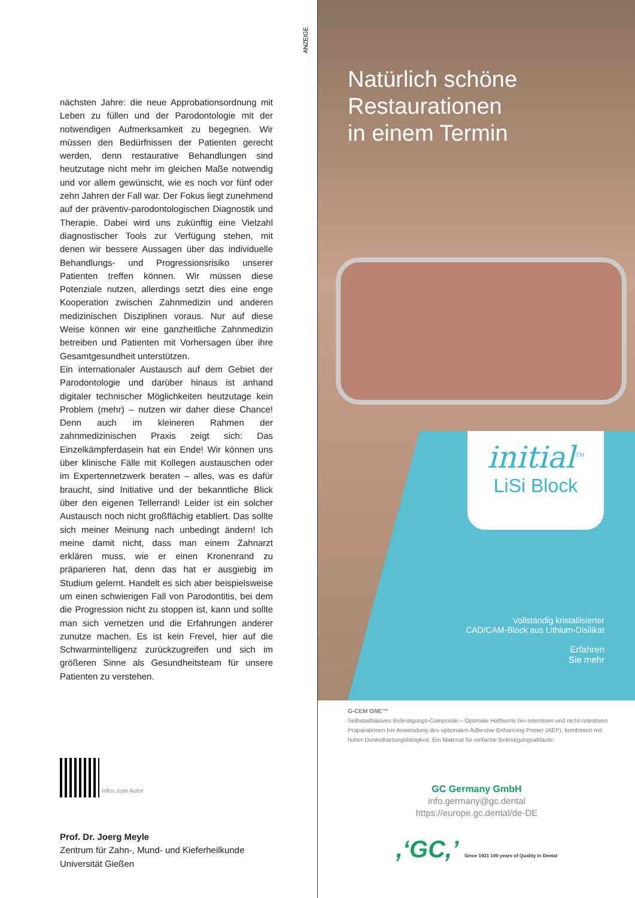nächsten Jahre: die neue Approbationsordnung mit Leben zu füllen und der Parodontologie mit der notwendigen Aufmerksamkeit zu begegnen. Wir müssen den Bedürfnissen der Patienten gerecht werden, denn restaurative Behandlungen sind heutzutage nicht mehr im gleichen Maße notwendig und vor allem gewünscht, wie es noch vor fünf oder zehn Jahren der Fall war. Der Fokus liegt zunehmend auf der präventiv-parodontologischen Diagnostik und Therapie. Dabei wird uns zukünftig eine Vielzahl diagnostischer Tools zur Verfügung stehen, mit denen wir bessere Aussagen über das individuelle Behandlungs- und Progressionsrisiko unserer Patienten treffen können. Wir müssen diese Potenziale nutzen, allerdings setzt dies eine enge Kooperation zwischen Zahnmedizin und anderen medizinischen Disziplinen voraus. Nur auf diese Weise können wir eine ganzheitliche Zahnmedizin betreiben und Patienten mit Vorhersagen über ihre Gesamtgesundheit unterstützen.
Ein internationaler Austausch auf dem Gebiet der Parodontologie und darüber hinaus ist anhand digitaler technischer Möglichkeiten heutzutage kein Problem (mehr) – nutzen wir daher diese Chance! Denn auch im kleineren Rahmen der zahnmedizinischen Praxis zeigt sich: Das Einzelkämpferdasein hat ein Ende! Wir können uns über klinische Fälle mit Kollegen austauschen oder im Expertennetzwerk beraten – alles, was es dafür braucht, sind Initiative und der bekanntliche Blick über den eigenen Tellerrand! Leider ist ein solcher Austausch noch nicht großflächig etabliert. Das sollte sich meiner Meinung nach unbedingt ändern! Ich meine damit nicht, dass man einem Zahnarzt erklären muss, wie er einen Kronenrand zu präparieren hat, denn das hat er ausgiebig im Studium gelernt. Handelt es sich aber beispielsweise um einen schwierigen Fall von Parodontitis, bei dem die Progression nicht zu stoppen ist, kann und sollte man sich vernetzen und die Erfahrungen anderer zunutze machen. Es ist kein Frevel, hier auf die Schwarmintelligenz zurückzugreifen und sich im größeren Sinne als Gesundheitsteam für unsere Patienten zu verstehen.
Infos zum Autor
Prof. Dr. Joerg Meyle
Zentrum für Zahn-, Mund- und Kieferheilkunde
Universität Gießen
ANZEIGE
Natürlich schöne
Restaurationen
in einem Termin
initial<sup>TM</sup>
LiSi Block
Vollständig kristallisierter
CAD/CAM-Block aus Lithium-Disilikat
Erfahren
Sie mehr
G-CEM ONE™
Selbstadhäsives Befestigungs-Composite – Optimale Haftwerte bei retentiven und nicht-retentiven Präparationen bei Anwendung des optionalen Adhesive Enhancing Primer (AEP), kombiniert mit hoher Dunkelhärtungsfähigkeit. Ein Material für einfache Befestigungsabläufe.
GC Germany GmbH
info.germany@gc.dental
https://europe.gc.dental/de-DE
,‘GC,’ Since 1921 100 years of Quality in Dental